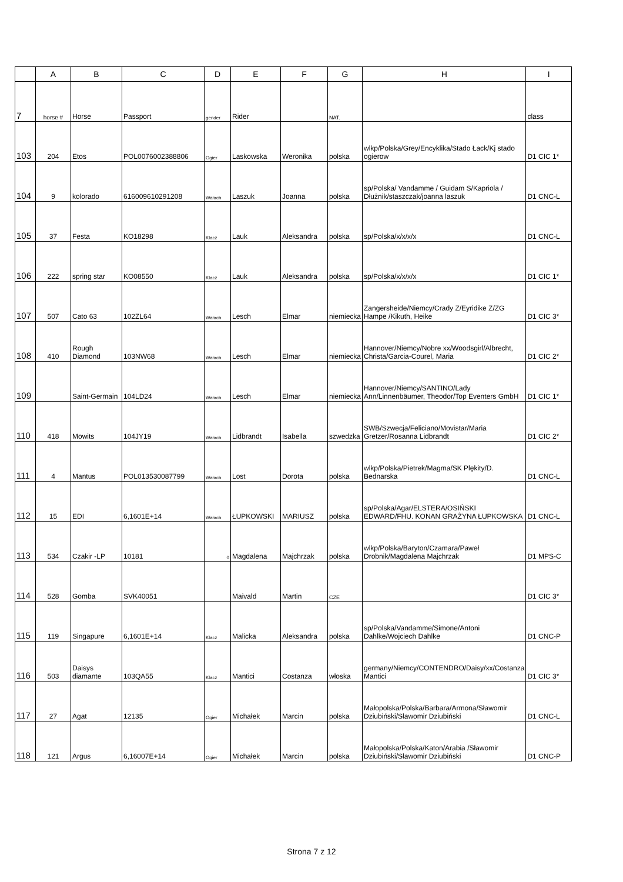| | A | B | C | D | E | F | G | H | I |
| --- | --- | --- | --- | --- | --- | --- | --- | --- | --- |
| 7 | horse # | Horse | Passport | gender | Rider | | NAT. | | class |
| 103 | 204 | Etos | POL0076002388806 | Ogier | Laskowska | Weronika | polska | wlkp/Polska/Grey/Encyklika/Stado Łack/Kj stado ogierow | D1 CIC 1* |
| 104 | 9 | kolorado | 616009610291208 | Wałach | Laszuk | Joanna | polska | sp/Polska/ Vandamme / Guidam S/Kapriola / Dłużnik/staszczak/joanna laszuk | D1 CNC-L |
| 105 | 37 | Festa | KO18298 | Klacz | Lauk | Aleksandra | polska | sp/Polska/x/x/x/x | D1 CNC-L |
| 106 | 222 | spring star | KO08550 | Klacz | Lauk | Aleksandra | polska | sp/Polska/x/x/x/x | D1 CIC 1* |
| 107 | 507 | Cato 63 | 102ZL64 | Wałach | Lesch | Elmar | niemiecka | Zangersheide/Niemcy/Crady Z/Eyridike Z/ZG Hampe /Kikuth, Heike | D1 CIC 3* |
| 108 | 410 | Rough Diamond | 103NW68 | Wałach | Lesch | Elmar | niemiecka | Hannover/Niemcy/Nobre xx/Woodsgirl/Albrecht, Christa/Garcia-Courel, Maria | D1 CIC 2* |
| 109 | | Saint-Germain | 104LD24 | Wałach | Lesch | Elmar | niemiecka | Hannover/Niemcy/SANTINO/Lady Ann/Linnenbäumer, Theodor/Top Eventers GmbH | D1 CIC 1* |
| 110 | 418 | Mowits | 104JY19 | Wałach | Lidbrandt | Isabella | szwedzka | SWB/Szwecja/Feliciano/Movistar/Maria Gretzer/Rosanna Lidbrandt | D1 CIC 2* |
| 111 | 4 | Mantus | POL013530087799 | Wałach | Lost | Dorota | polska | wlkp/Polska/Pietrek/Magma/SK Plękity/D. Bednarska | D1 CNC-L |
| 112 | 15 | EDI | 6,1601E+14 | Wałach | ŁUPKOWSKI | MARIUSZ | polska | sp/Polska/Agar/ELSTERA/OSIŃSKI EDWARD/FHU. KONAN GRAŻYNA ŁUPKOWSKA | D1 CNC-L |
| 113 | 534 | Czakir -LP | 10181 | 0 | Magdalena | Majchrzak | polska | wlkp/Polska/Baryton/Czamara/Paweł Drobnik/Magdalena Majchrzak | D1 MPS-C |
| 114 | 528 | Gomba | SVK40051 | | Maivald | Martin | CZE | | D1 CIC 3* |
| 115 | 119 | Singapure | 6,1601E+14 | Klacz | Malicka | Aleksandra | polska | sp/Polska/Vandamme/Simone/Antoni Dahlke/Wojciech Dahlke | D1 CNC-P |
| 116 | 503 | Daisys diamante | 103QA55 | Klacz | Mantici | Costanza | włoska | germany/Niemcy/CONTENDRO/Daisy/xx/Costanza Mantici | D1 CIC 3* |
| 117 | 27 | Agat | 12135 | Ogier | Michałek | Marcin | polska | Małopolska/Polska/Barbara/Armona/Sławomir Dziubiński/Sławomir Dziubiński | D1 CNC-L |
| 118 | 121 | Argus | 6,16007E+14 | Ogier | Michałek | Marcin | polska | Małopolska/Polska/Katon/Arabia /Sławomir Dziubiński/Sławomir Dziubiński | D1 CNC-P |
Strona 7 z 12